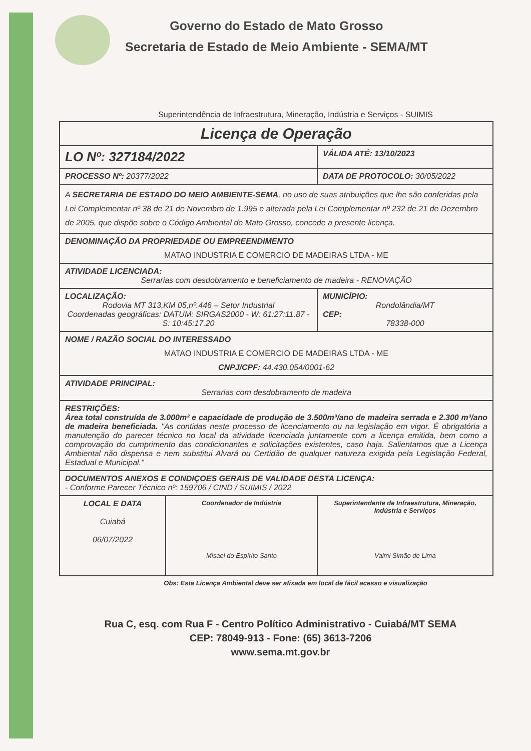Governo do Estado de Mato Grosso
Secretaria de Estado de Meio Ambiente - SEMA/MT
Superintendência de Infraestrutura, Mineração, Indústria e Serviços - SUIMIS
| Licença de Operação | | |
| LO Nº: 327184/2022 | | VÁLIDA ATÉ: 13/10/2023 |
| PROCESSO Nº: 20377/2022 | | DATA DE PROTOCOLO: 30/05/2022 |
| A SECRETARIA DE ESTADO DO MEIO AMBIENTE-SEMA , no uso de suas atribuições que lhe são conferidas pela Lei Complementar nº 38 de 21 de Novembro de 1.995 e alterada pela Lei Complementar nº 232 de 21 de Dezembro de 2005, que dispõe sobre o Código Ambiental de Mato Grosso, concede a presente licença. | | |
| DENOMINAÇÃO DA PROPRIEDADE OU EMPREENDIMENTO MATAO INDUSTRIA E COMERCIO DE MADEIRAS LTDA - ME | | |
| ATIVIDADE LICENCIADA: Serrarias com desdobramento e beneficiamento de madeira - RENOVAÇÃO | | |
| LOCALIZAÇÃO: Rodovia MT 313,KM 05,nº.446 – Setor Industrial Coordenadas geográficas: DATUM: SIRGAS2000 - W: 61:27:11.87 - S: 10:45:17.20 | | MUNICÍPIO: Rondolândia/MT CEP: 78338-000 |
| NOME / RAZÃO SOCIAL DO INTERESSADO MATAO INDUSTRIA E COMERCIO DE MADEIRAS LTDA - ME CNPJ/CPF: 44.430.054/0001-62 | | |
| ATIVIDADE PRINCIPAL: Serrarias com desdobramento de madeira | | |
| RESTRIÇÕES: Área total construída de 3.000m² e capacidade de produção de 3.500m³/ano de madeira serrada e 2.300 m³/ano de madeira beneficiada. "As contidas neste processo de licenciamento ou na legislação em vigor. É obrigatória a manutenção do parecer técnico no local da atividade licenciada juntamente com a licença emitida, bem como a comprovação do cumprimento das condicionantes e solicitações existentes, caso haja. Salientamos que a Licença Ambiental não dispensa e nem substitui Alvará ou Certidão de qualquer natureza exigida pela Legislação Federal, Estadual e Municipal." | | |
| DOCUMENTOS ANEXOS E CONDIÇOES GERAIS DE VALIDADE DESTA LICENÇA: - Conforme Parecer Técnico nº: 159706 / CIND / SUIMIS / 2022 | | |
| LOCAL E DATA Cuiabá 06/07/2022 | Coordenador de Indústria Misael do Espírito Santo | Superintendente de Infraestrutura, Mineração, Indústria e Serviços Valmi Simão de Lima |
Obs: Esta Licença Ambiental deve ser afixada em local de fácil acesso e visualização
Rua C, esq. com Rua F - Centro Político Administrativo - Cuiabá/MT SEMA
CEP: 78049-913 - Fone: (65) 3613-7206
www.sema.mt.gov.br